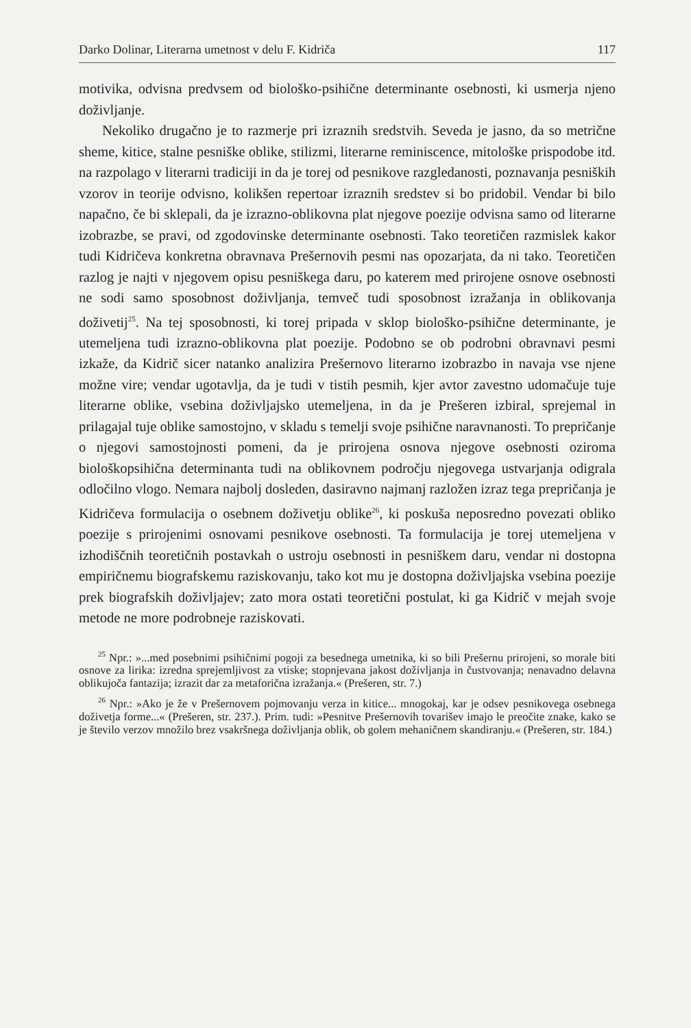Darko Dolinar, Literarna umetnost v delu F. Kidriča 117
motivika, odvisna predvsem od biološko-psihične determinante osebnosti, ki usmerja njeno doživljanje.
Nekoliko drugačno je to razmerje pri izraznih sredstvih. Seveda je jasno, da so metrične sheme, kitice, stalne pesniške oblike, stilizmi, literarne reminiscence, mitološke prispodobe itd. na razpolago v literarni tradiciji in da je torej od pesnikove razgledanosti, poznavanja pesniških vzorov in teorije odvisno, kolikšen repertoar izraznih sredstev si bo pridobil. Vendar bi bilo napačno, če bi sklepali, da je izrazno-oblikovna plat njegove poezije odvisna samo od literarne izobrazbe, se pravi, od zgodovinske determinante osebnosti. Tako teoretičen razmislek kakor tudi Kidričeva konkretna obravnava Prešernovih pesmi nas opozarjata, da ni tako. Teoretičen razlog je najti v njegovem opisu pesniškega daru, po katerem med prirojene osnove osebnosti ne sodi samo sposobnost doživljanja, temveč tudi sposobnost izražanja in oblikovanja doživetij<sup>25</sup>. Na tej sposobnosti, ki torej pripada v sklop biološko-psihične determinante, je utemeljena tudi izrazno-oblikovna plat poezije. Podobno se ob podrobni obravnavi pesmi izkaže, da Kidrič sicer natanko analizira Prešernovo literarno izobrazbo in navaja vse njene možne vire; vendar ugotavlja, da je tudi v tistih pesmih, kjer avtor zavestno udomačuje tuje literarne oblike, vsebina doživljajsko utemeljena, in da je Prešeren izbiral, sprejemal in prilagajal tuje oblike samostojno, v skladu s temelji svoje psihične naravnanosti. To prepričanje o njegovi samostojnosti pomeni, da je prirojena osnova njegove osebnosti oziroma biološkopsihična determinanta tudi na oblikovnem področju njegovega ustvarjanja odigrala odločilno vlogo. Nemara najbolj dosleden, dasiravno najmanj razložen izraz tega prepričanja je Kidričeva formulacija o osebnem doživetju oblike<sup>26</sup>, ki poskuša neposredno povezati obliko poezije s prirojenimi osnovami pesnikove osebnosti. Ta formulacija je torej utemeljena v izhodiščnih teoretičnih postavkah o ustroju osebnosti in pesniškem daru, vendar ni dostopna empiričnemu biografskemu raziskovanju, tako kot mu je dostopna doživljajska vsebina poezije prek biografskih doživljajev; zato mora ostati teoretični postulat, ki ga Kidrič v mejah svoje metode ne more podrobneje raziskovati.
<sup>25</sup> Npr.: »...med posebnimi psihičnimi pogoji za besednega umetnika, ki so bili Prešernu prirojeni, so morale biti osnove za lirika: izredna sprejemljivost za vtiske; stopnjevana jakost doživljanja in čustvovanja; nenavadno delavna oblikujoča fantazija; izrazit dar za metaforična izražanja.« (Prešeren, str. 7.)
<sup>26</sup> Npr.: »Ako je že v Prešernovem pojmovanju verza in kitice... mnogokaj, kar je odsev pesnikovega osebnega doživetja forme...« (Prešeren, str. 237.). Prim. tudi: »Pesnitve Prešernovih tovarišev imajo le preočite znake, kako se je število verzov množilo brez vsakršnega doživljanja oblik, ob golem mehaničnem skandiranju.« (Prešeren, str. 184.)